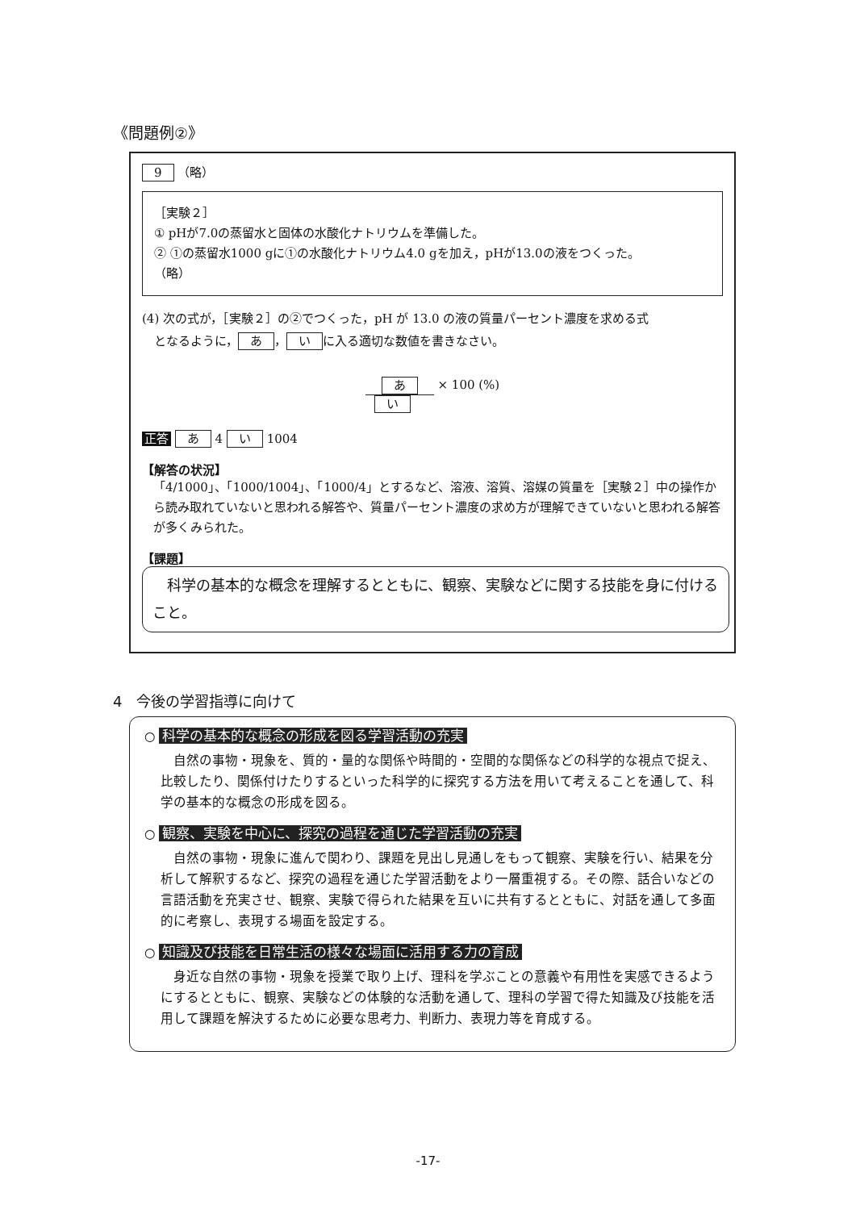《問題例②》
9 （略）
［実験２］
① pHが7.0の蒸留水と固体の水酸化ナトリウムを準備した。
② ①の蒸留水1000 gに①の水酸化ナトリウム4.0 gを加え，pHが13.0の液をつくった。
（略）
(4) 次の式が，［実験２］の②でつくった，pH が 13.0 の液の質量パーセント濃度を求める式
　となるように， あ ， い に入る適切な数値を書きなさい。
あ × 100 (%)
い
正答 あ 4 い 1004
【解答の状況】
「4/1000」、「1000/1004」、「1000/4」とするなど、溶液、溶質、溶媒の質量を［実験２］中の操作から読み取れていないと思われる解答や、質量パーセント濃度の求め方が理解できていないと思われる解答が多くみられた。
【課題】
　科学の基本的な概念を理解するとともに、観察、実験などに関する技能を身に付けること。
4　今後の学習指導に向けて
○ 科学の基本的な概念の形成を図る学習活動の充実
　自然の事物・現象を、質的・量的な関係や時間的・空間的な関係などの科学的な視点で捉え、比較したり、関係付けたりするといった科学的に探究する方法を用いて考えることを通して、科学の基本的な概念の形成を図る。
○ 観察、実験を中心に、探究の過程を通じた学習活動の充実
　自然の事物・現象に進んで関わり、課題を見出し見通しをもって観察、実験を行い、結果を分析して解釈するなど、探究の過程を通じた学習活動をより一層重視する。その際、話合いなどの言語活動を充実させ、観察、実験で得られた結果を互いに共有するとともに、対話を通して多面的に考察し、表現する場面を設定する。
○ 知識及び技能を日常生活の様々な場面に活用する力の育成
　身近な自然の事物・現象を授業で取り上げ、理科を学ぶことの意義や有用性を実感できるようにするとともに、観察、実験などの体験的な活動を通して、理科の学習で得た知識及び技能を活用して課題を解決するために必要な思考力、判断力、表現力等を育成する。
-17-